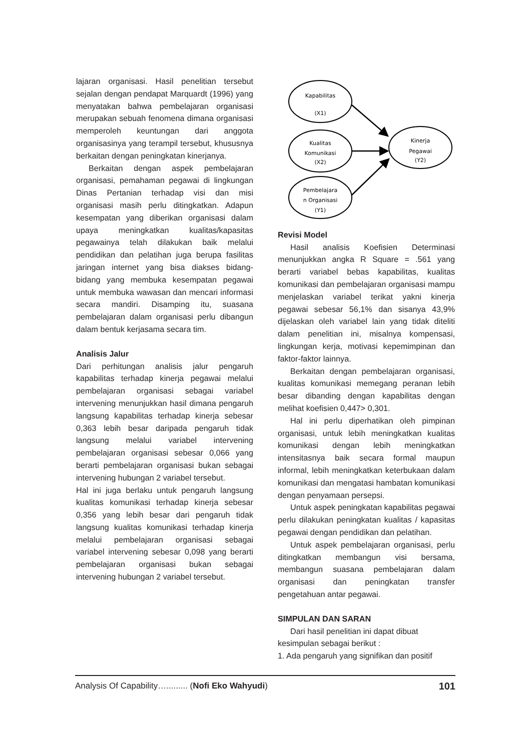lajaran organisasi. Hasil penelitian tersebut sejalan dengan pendapat Marquardt (1996) yang menyatakan bahwa pembelajaran organisasi merupakan sebuah fenomena dimana organisasi memperoleh keuntungan dari anggota organisasinya yang terampil tersebut, khususnya berkaitan dengan peningkatan kinerjanya.
Berkaitan dengan aspek pembelajaran organisasi, pemahaman pegawai di lingkungan Dinas Pertanian terhadap visi dan misi organisasi masih perlu ditingkatkan. Adapun kesempatan yang diberikan organisasi dalam upaya meningkatkan kualitas/kapasitas pegawainya telah dilakukan baik melalui pendidikan dan pelatihan juga berupa fasilitas jaringan internet yang bisa diakses bidang-bidang yang membuka kesempatan pegawai untuk membuka wawasan dan mencari informasi secara mandiri. Disamping itu, suasana pembelajaran dalam organisasi perlu dibangun dalam bentuk kerjasama secara tim.
Analisis Jalur
Dari perhitungan analisis jalur pengaruh kapabilitas terhadap kinerja pegawai melalui pembelajaran organisasi sebagai variabel intervening menunjukkan hasil dimana pengaruh langsung kapabilitas terhadap kinerja sebesar 0,363 lebih besar daripada pengaruh tidak langsung melalui variabel intervening pembelajaran organisasi sebesar 0,066 yang berarti pembelajaran organisasi bukan sebagai intervening hubungan 2 variabel tersebut.
Hal ini juga berlaku untuk pengaruh langsung kualitas komunikasi terhadap kinerja sebesar 0,356 yang lebih besar dari pengaruh tidak langsung kualitas komunikasi terhadap kinerja melalui pembelajaran organisasi sebagai variabel intervening sebesar 0,098 yang berarti pembelajaran organisasi bukan sebagai intervening hubungan 2 variabel tersebut.
Kapabilitas
(X1)
Kualitas
Komunikasi
(X2)
Pembelajara
n Organisasi
(Y1)
Kinerja
Pegawai
(Y2)
Revisi Model
Hasil analisis Koefisien Determinasi menunjukkan angka R Square = .561 yang berarti variabel bebas kapabilitas, kualitas komunikasi dan pembelajaran organisasi mampu menjelaskan variabel terikat yakni kinerja pegawai sebesar 56,1% dan sisanya 43,9% dijelaskan oleh variabel lain yang tidak diteliti dalam penelitian ini, misalnya kompensasi, lingkungan kerja, motivasi kepemimpinan dan faktor-faktor lainnya.
Berkaitan dengan pembelajaran organisasi, kualitas komunikasi memegang peranan lebih besar dibanding dengan kapabilitas dengan melihat koefisien 0,447> 0,301.
Hal ini perlu diperhatikan oleh pimpinan organisasi, untuk lebih meningkatkan kualitas komunikasi dengan lebih meningkatkan intensitasnya baik secara formal maupun informal, lebih meningkatkan keterbukaan dalam komunikasi dan mengatasi hambatan komunikasi dengan penyamaan persepsi.
Untuk aspek peningkatan kapabilitas pegawai perlu dilakukan peningkatan kualitas / kapasitas pegawai dengan pendidikan dan pelatihan.
Untuk aspek pembelajaran organisasi, perlu ditingkatkan membangun visi bersama, membangun suasana pembelajaran dalam organisasi dan peningkatan transfer pengetahuan antar pegawai.
SIMPULAN DAN SARAN
Dari hasil penelitian ini dapat dibuat kesimpulan sebagai berikut :
1. Ada pengaruh yang signifikan dan positif
Analysis Of Capability…......... (Nofi Eko Wahyudi) 101